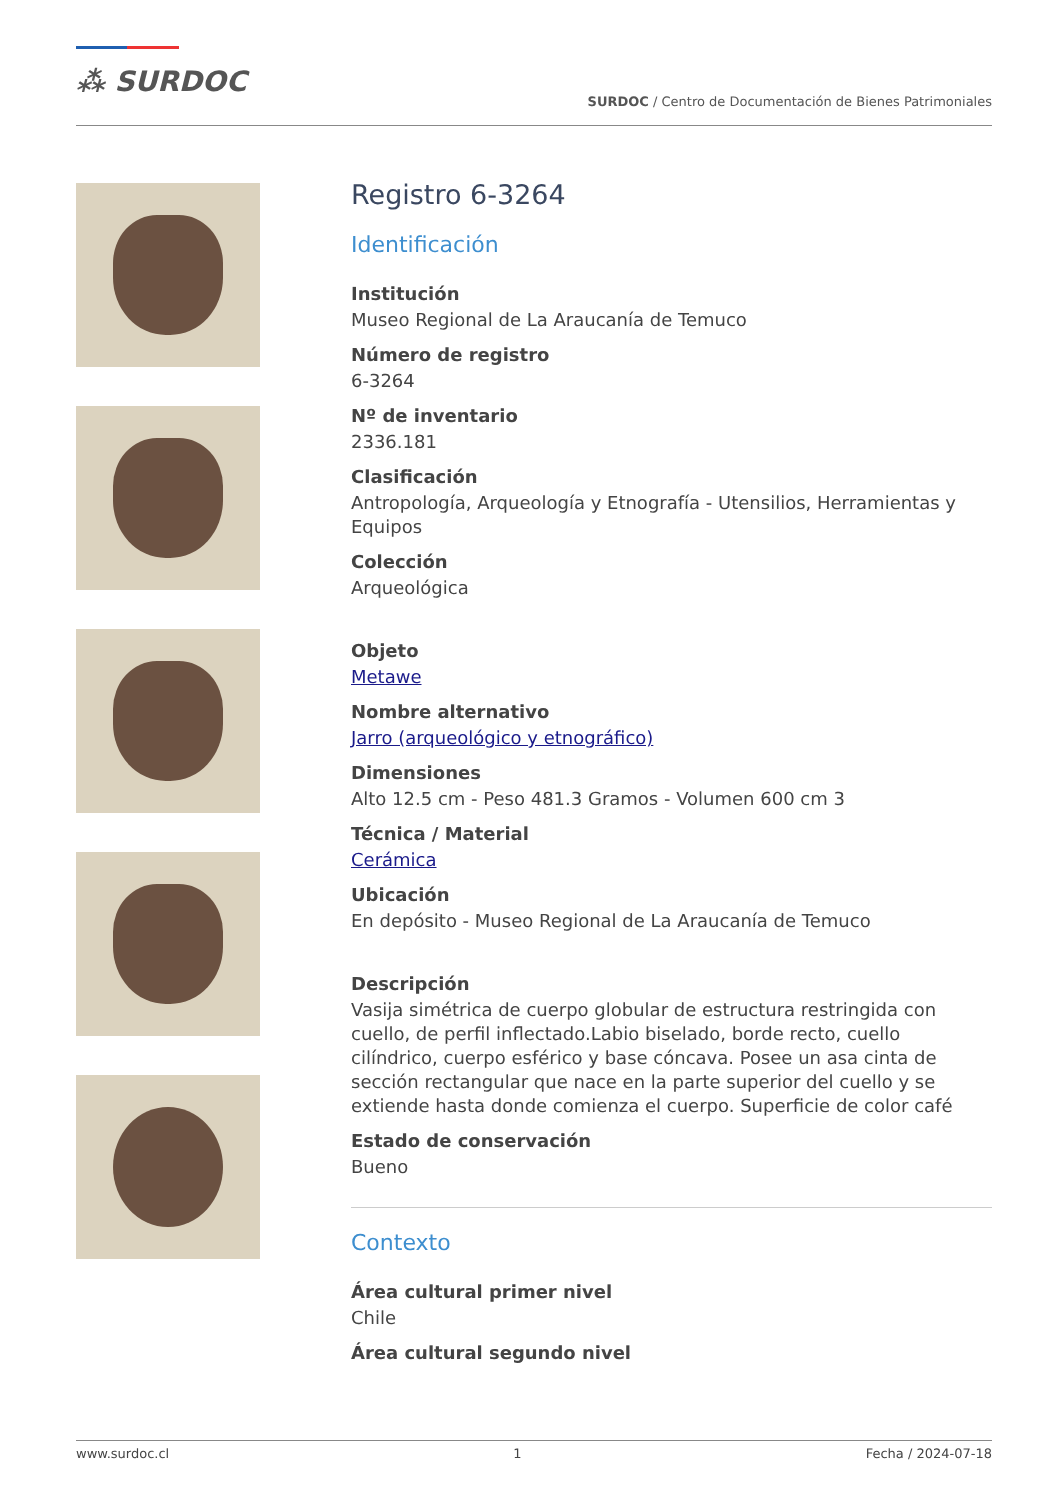⁂ SURDOC
SURDOC / Centro de Documentación de Bienes Patrimoniales
Registro 6-3264
Identificación
Institución
Museo Regional de La Araucanía de Temuco
Número de registro
6-3264
Nº de inventario
2336.181
Clasificación
Antropología, Arqueología y Etnografía - Utensilios, Herramientas y Equipos
Colección
Arqueológica
Objeto
Metawe
Nombre alternativo
Jarro (arqueológico y etnográfico)
Dimensiones
Alto 12.5 cm - Peso 481.3 Gramos - Volumen 600 cm 3
Técnica / Material
Cerámica
Ubicación
En depósito - Museo Regional de La Araucanía de Temuco
Descripción
Vasija simétrica de cuerpo globular de estructura restringida con cuello, de perfil inflectado.Labio biselado, borde recto, cuello cilíndrico, cuerpo esférico y base cóncava. Posee un asa cinta de sección rectangular que nace en la parte superior del cuello y se extiende hasta donde comienza el cuerpo. Superficie de color café
Estado de conservación
Bueno
Contexto
Área cultural primer nivel
Chile
Área cultural segundo nivel
www.surdoc.cl 1 Fecha / 2024-07-18